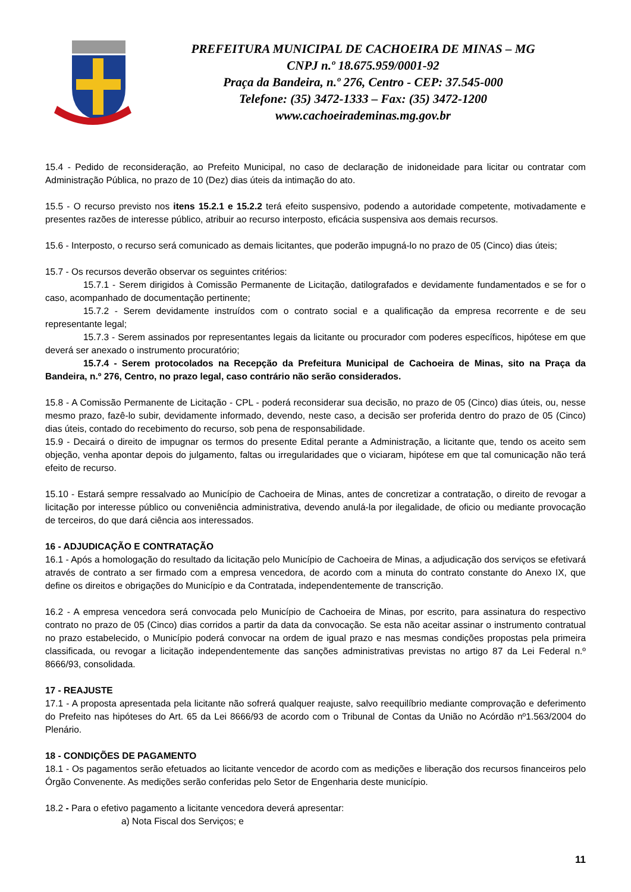PREFEITURA MUNICIPAL DE CACHOEIRA DE MINAS – MG
CNPJ n.º 18.675.959/0001-92
Praça da Bandeira, n.º 276, Centro - CEP: 37.545-000
Telefone: (35) 3472-1333 – Fax: (35) 3472-1200
www.cachoeirademinas.mg.gov.br
15.4 - Pedido de reconsideração, ao Prefeito Municipal, no caso de declaração de inidoneidade para licitar ou contratar com Administração Pública, no prazo de 10 (Dez) dias úteis da intimação do ato.
15.5 - O recurso previsto nos itens 15.2.1 e 15.2.2 terá efeito suspensivo, podendo a autoridade competente, motivadamente e presentes razões de interesse público, atribuir ao recurso interposto, eficácia suspensiva aos demais recursos.
15.6 - Interposto, o recurso será comunicado as demais licitantes, que poderão impugná-lo no prazo de 05 (Cinco) dias úteis;
15.7 - Os recursos deverão observar os seguintes critérios:
15.7.1 - Serem dirigidos à Comissão Permanente de Licitação, datilografados e devidamente fundamentados e se for o caso, acompanhado de documentação pertinente;
15.7.2 - Serem devidamente instruídos com o contrato social e a qualificação da empresa recorrente e de seu representante legal;
15.7.3 - Serem assinados por representantes legais da licitante ou procurador com poderes específicos, hipótese em que deverá ser anexado o instrumento procuratório;
15.7.4 - Serem protocolados na Recepção da Prefeitura Municipal de Cachoeira de Minas, sito na Praça da Bandeira, n.º 276, Centro, no prazo legal, caso contrário não serão considerados.
15.8 - A Comissão Permanente de Licitação - CPL - poderá reconsiderar sua decisão, no prazo de 05 (Cinco) dias úteis, ou, nesse mesmo prazo, fazê-lo subir, devidamente informado, devendo, neste caso, a decisão ser proferida dentro do prazo de 05 (Cinco) dias úteis, contado do recebimento do recurso, sob pena de responsabilidade.
15.9 - Decairá o direito de impugnar os termos do presente Edital perante a Administração, a licitante que, tendo os aceito sem objeção, venha apontar depois do julgamento, faltas ou irregularidades que o viciaram, hipótese em que tal comunicação não terá efeito de recurso.
15.10 - Estará sempre ressalvado ao Município de Cachoeira de Minas, antes de concretizar a contratação, o direito de revogar a licitação por interesse público ou conveniência administrativa, devendo anulá-la por ilegalidade, de oficio ou mediante provocação de terceiros, do que dará ciência aos interessados.
16 - ADJUDICAÇÃO E CONTRATAÇÃO
16.1 - Após a homologação do resultado da licitação pelo Município de Cachoeira de Minas, a adjudicação dos serviços se efetivará através de contrato a ser firmado com a empresa vencedora, de acordo com a minuta do contrato constante do Anexo IX, que define os direitos e obrigações do Município e da Contratada, independentemente de transcrição.
16.2 - A empresa vencedora será convocada pelo Município de Cachoeira de Minas, por escrito, para assinatura do respectivo contrato no prazo de 05 (Cinco) dias corridos a partir da data da convocação. Se esta não aceitar assinar o instrumento contratual no prazo estabelecido, o Município poderá convocar na ordem de igual prazo e nas mesmas condições propostas pela primeira classificada, ou revogar a licitação independentemente das sanções administrativas previstas no artigo 87 da Lei Federal n.º 8666/93, consolidada.
17 - REAJUSTE
17.1 - A proposta apresentada pela licitante não sofrerá qualquer reajuste, salvo reequilíbrio mediante comprovação e deferimento do Prefeito nas hipóteses do Art. 65 da Lei 8666/93 de acordo com o Tribunal de Contas da União no Acórdão nº1.563/2004 do Plenário.
18 - CONDIÇÕES DE PAGAMENTO
18.1 - Os pagamentos serão efetuados ao licitante vencedor de acordo com as medições e liberação dos recursos financeiros pelo Órgão Convenente. As medições serão conferidas pelo Setor de Engenharia deste município.
18.2 - Para o efetivo pagamento a licitante vencedora deverá apresentar:
a) Nota Fiscal dos Serviços; e
11